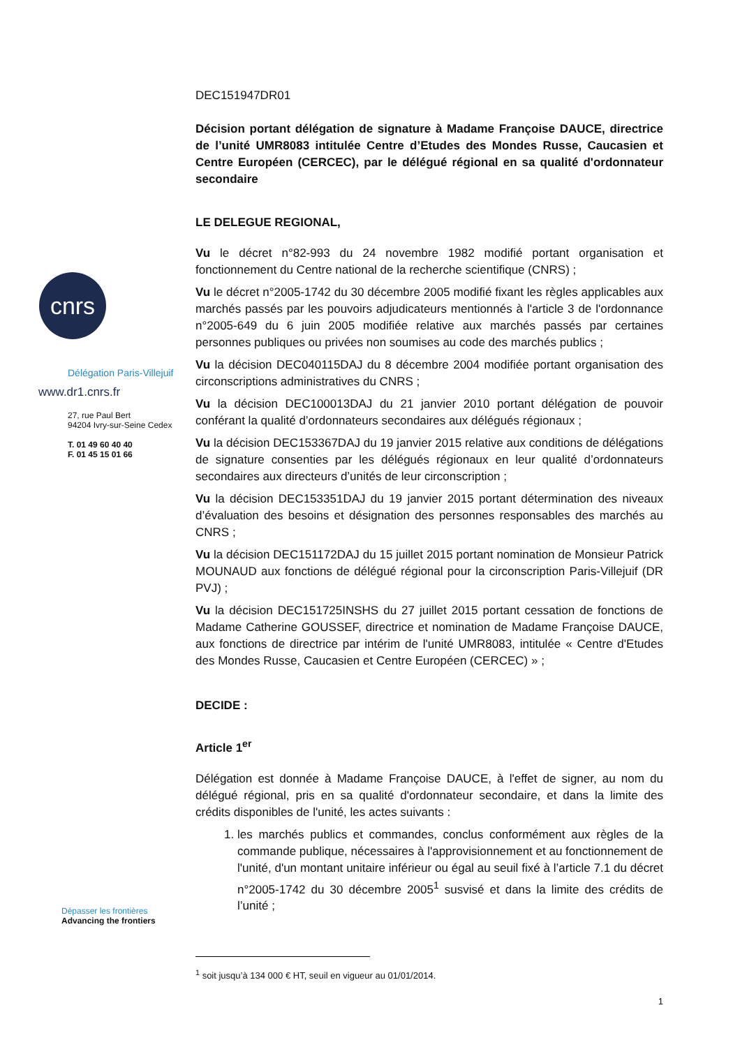cnrs
Délégation Paris-Villejuif
www.dr1.cnrs.fr
27, rue Paul Bert
94204 Ivry-sur-Seine Cedex
T. 01 49 60 40 40
F. 01 45 15 01 66
Dépasser les frontières
Advancing the frontiers
DEC151947DR01
Décision portant délégation de signature à Madame Françoise DAUCE, directrice de l’unité UMR8083 intitulée Centre d’Etudes des Mondes Russe, Caucasien et Centre Européen (CERCEC), par le délégué régional en sa qualité d'ordonnateur secondaire
LE DELEGUE REGIONAL,
Vu le décret n°82-993 du 24 novembre 1982 modifié portant organisation et fonctionnement du Centre national de la recherche scientifique (CNRS) ;
Vu le décret n°2005-1742 du 30 décembre 2005 modifié fixant les règles applicables aux marchés passés par les pouvoirs adjudicateurs mentionnés à l'article 3 de l'ordonnance n°2005-649 du 6 juin 2005 modifiée relative aux marchés passés par certaines personnes publiques ou privées non soumises au code des marchés publics ;
Vu la décision DEC040115DAJ du 8 décembre 2004 modifiée portant organisation des circonscriptions administratives du CNRS ;
Vu la décision DEC100013DAJ du 21 janvier 2010 portant délégation de pouvoir conférant la qualité d’ordonnateurs secondaires aux délégués régionaux ;
Vu la décision DEC153367DAJ du 19 janvier 2015 relative aux conditions de délégations de signature consenties par les délégués régionaux en leur qualité d’ordonnateurs secondaires aux directeurs d’unités de leur circonscription ;
Vu la décision DEC153351DAJ du 19 janvier 2015 portant détermination des niveaux d’évaluation des besoins et désignation des personnes responsables des marchés au CNRS ;
Vu la décision DEC151172DAJ du 15 juillet 2015 portant nomination de Monsieur Patrick MOUNAUD aux fonctions de délégué régional pour la circonscription Paris-Villejuif (DR PVJ) ;
Vu la décision DEC151725INSHS du 27 juillet 2015 portant cessation de fonctions de Madame Catherine GOUSSEF, directrice et nomination de Madame Françoise DAUCE, aux fonctions de directrice par intérim de l'unité UMR8083, intitulée « Centre d'Etudes des Mondes Russe, Caucasien et Centre Européen (CERCEC) » ;
DECIDE :
Article 1<sup>er</sup>
Délégation est donnée à Madame Françoise DAUCE, à l'effet de signer, au nom du délégué régional, pris en sa qualité d'ordonnateur secondaire, et dans la limite des crédits disponibles de l'unité, les actes suivants :
1. les marchés publics et commandes, conclus conformément aux règles de la commande publique, nécessaires à l'approvisionnement et au fonctionnement de l'unité, d'un montant unitaire inférieur ou égal au seuil fixé à l’article 7.1 du décret n°2005-1742 du 30 décembre 2005<sup>1</sup> susvisé et dans la limite des crédits de l’unité ;
<sup>1</sup> soit jusqu’à 134 000 € HT, seuil en vigueur au 01/01/2014.
1